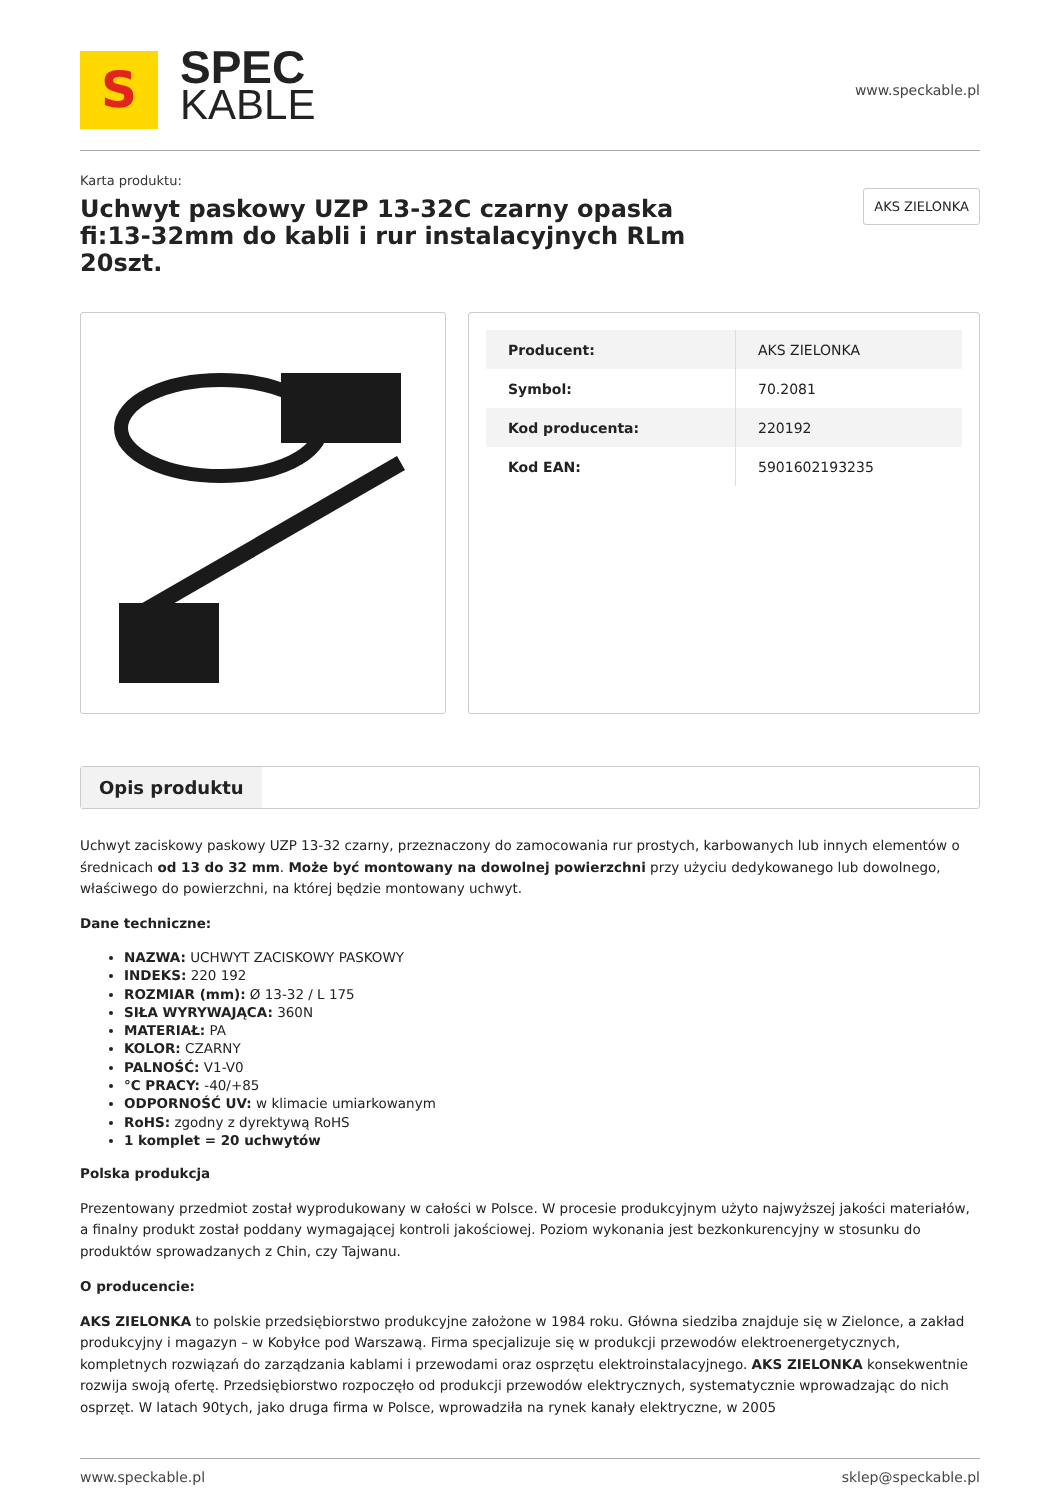S
SPEC
KABLE
www.speckable.pl
Karta produktu:
Uchwyt paskowy UZP 13-32C czarny opaska fi:13-32mm do kabli i rur instalacyjnych RLm 20szt.
AKS ZIELONKA
| Producent: | AKS ZIELONKA |
| Symbol: | 70.2081 |
| Kod producenta: | 220192 |
| Kod EAN: | 5901602193235 |
Opis produktu
Uchwyt zaciskowy paskowy UZP 13-32 czarny, przeznaczony do zamocowania rur prostych, karbowanych lub innych elementów o średnicach od 13 do 32 mm. Może być montowany na dowolnej powierzchni przy użyciu dedykowanego lub dowolnego, właściwego do powierzchni, na której będzie montowany uchwyt.
Dane techniczne:
NAZWA: UCHWYT ZACISKOWY PASKOWY
INDEKS: 220 192
ROZMIAR (mm): Ø 13-32 / L 175
SIŁA WYRYWAJĄCA: 360N
MATERIAŁ: PA
KOLOR: CZARNY
PALNOŚĆ: V1-V0
°C PRACY: -40/+85
ODPORNOŚĆ UV: w klimacie umiarkowanym
RoHS: zgodny z dyrektywą RoHS
1 komplet = 20 uchwytów
Polska produkcja
Prezentowany przedmiot został wyprodukowany w całości w Polsce. W procesie produkcyjnym użyto najwyższej jakości materiałów, a finalny produkt został poddany wymagającej kontroli jakościowej. Poziom wykonania jest bezkonkurencyjny w stosunku do produktów sprowadzanych z Chin, czy Tajwanu.
O producencie:
AKS ZIELONKA to polskie przedsiębiorstwo produkcyjne założone w 1984 roku. Główna siedziba znajduje się w Zielonce, a zakład produkcyjny i magazyn – w Kobyłce pod Warszawą. Firma specjalizuje się w produkcji przewodów elektroenergetycznych, kompletnych rozwiązań do zarządzania kablami i przewodami oraz osprzętu elektroinstalacyjnego. AKS ZIELONKA konsekwentnie rozwija swoją ofertę. Przedsiębiorstwo rozpoczęło od produkcji przewodów elektrycznych, systematycznie wprowadzając do nich osprzęt. W latach 90tych, jako druga firma w Polsce, wprowadziła na rynek kanały elektryczne, w 2005
www.speckable.pl sklep@speckable.pl